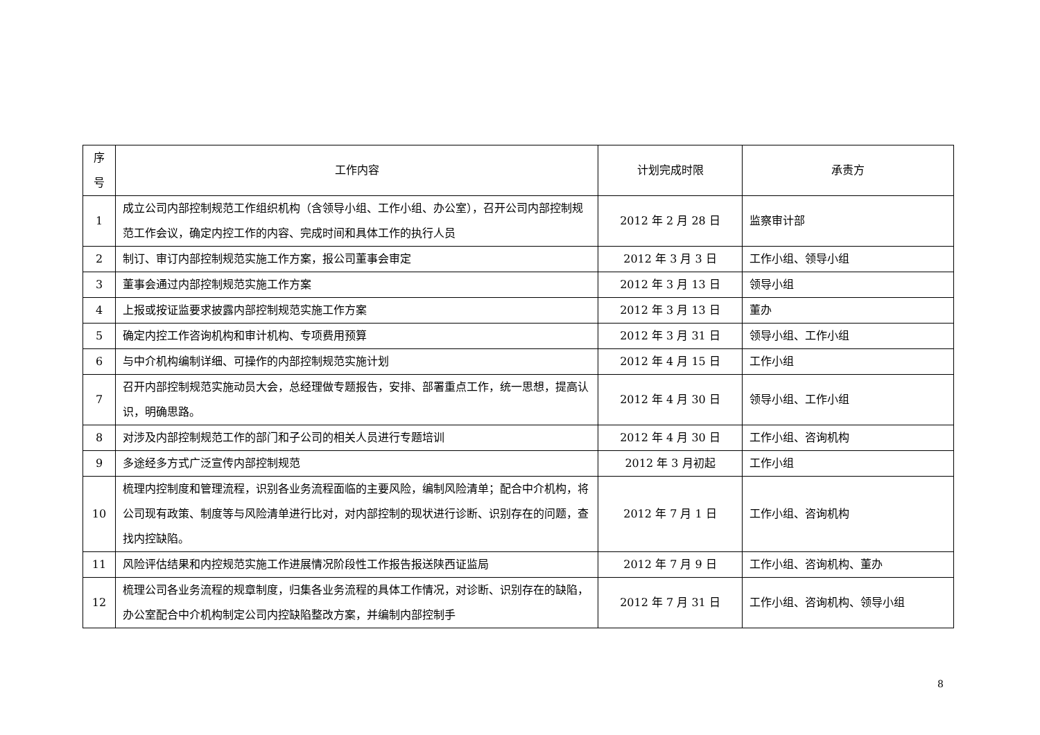| 序 号 | 工作内容 | 计划完成时限 | 承责方 |
| --- | --- | --- | --- |
| 1 | 成立公司内部控制规范工作组织机构（含领导小组、工作小组、办公室），召开公司内部控制规范工作会议，确定内控工作的内容、完成时间和具体工作的执行人员 | 2012 年 2 月 28 日 | 监察审计部 |
| 2 | 制订、审订内部控制规范实施工作方案，报公司董事会审定 | 2012 年 3 月 3 日 | 工作小组、领导小组 |
| 3 | 董事会通过内部控制规范实施工作方案 | 2012 年 3 月 13 日 | 领导小组 |
| 4 | 上报或按证监要求披露内部控制规范实施工作方案 | 2012 年 3 月 13 日 | 董办 |
| 5 | 确定内控工作咨询机构和审计机构、专项费用预算 | 2012 年 3 月 31 日 | 领导小组、工作小组 |
| 6 | 与中介机构编制详细、可操作的内部控制规范实施计划 | 2012 年 4 月 15 日 | 工作小组 |
| 7 | 召开内部控制规范实施动员大会，总经理做专题报告，安排、部署重点工作，统一思想，提高认识，明确思路。 | 2012 年 4 月 30 日 | 领导小组、工作小组 |
| 8 | 对涉及内部控制规范工作的部门和子公司的相关人员进行专题培训 | 2012 年 4 月 30 日 | 工作小组、咨询机构 |
| 9 | 多途经多方式广泛宣传内部控制规范 | 2012 年 3 月初起 | 工作小组 |
| 10 | 梳理内控制度和管理流程，识别各业务流程面临的主要风险，编制风险清单；配合中介机构，将公司现有政策、制度等与风险清单进行比对，对内部控制的现状进行诊断、识别存在的问题，查找内控缺陷。 | 2012 年 7 月 1 日 | 工作小组、咨询机构 |
| 11 | 风险评估结果和内控规范实施工作进展情况阶段性工作报告报送陕西证监局 | 2012 年 7 月 9 日 | 工作小组、咨询机构、董办 |
| 12 | 梳理公司各业务流程的规章制度，归集各业务流程的具体工作情况，对诊断、识别存在的缺陷，办公室配合中介机构制定公司内控缺陷整改方案，并编制内部控制手 | 2012 年 7 月 31 日 | 工作小组、咨询机构、领导小组 |
8